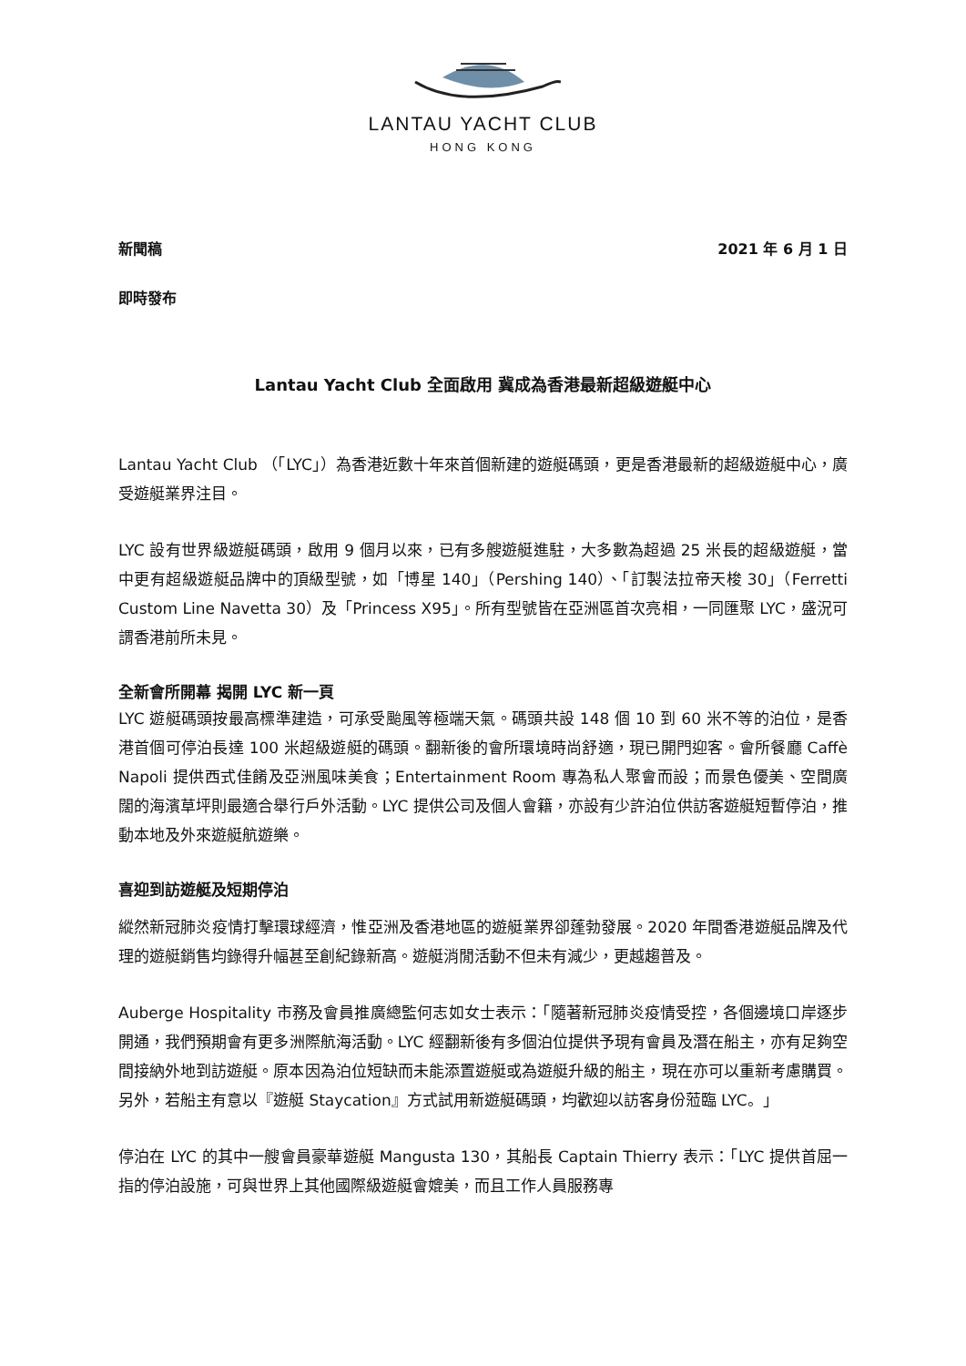LANTAU YACHT CLUB
HONG KONG
新聞稿 2021 年 6 月 1 日
即時發布
Lantau Yacht Club 全面啟用 冀成為香港最新超級遊艇中心
Lantau Yacht Club （「LYC」）為香港近數十年來首個新建的遊艇碼頭，更是香港最新的超級遊艇中心，廣受遊艇業界注目。
LYC 設有世界級遊艇碼頭，啟用 9 個月以來，已有多艘遊艇進駐，大多數為超過 25 米長的超級遊艇，當中更有超級遊艇品牌中的頂級型號，如「博星 140」（Pershing 140）、「訂製法拉帝天梭 30」（Ferretti Custom Line Navetta 30）及「Princess X95」。所有型號皆在亞洲區首次亮相，一同匯聚 LYC，盛況可謂香港前所未見。
全新會所開幕 揭開 LYC 新一頁
LYC 遊艇碼頭按最高標準建造，可承受颱風等極端天氣。碼頭共設 148 個 10 到 60 米不等的泊位，是香港首個可停泊長達 100 米超級遊艇的碼頭。翻新後的會所環境時尚舒適，現已開門迎客。會所餐廳 Caffè Napoli 提供西式佳餚及亞洲風味美食；Entertainment Room 專為私人聚會而設；而景色優美、空間廣闊的海濱草坪則最適合舉行戶外活動。LYC 提供公司及個人會籍，亦設有少許泊位供訪客遊艇短暫停泊，推動本地及外來遊艇航遊樂。
喜迎到訪遊艇及短期停泊
縱然新冠肺炎疫情打擊環球經濟，惟亞洲及香港地區的遊艇業界卻蓬勃發展。2020 年間香港遊艇品牌及代理的遊艇銷售均錄得升幅甚至創紀錄新高。遊艇消閒活動不但未有減少，更越趨普及。
Auberge Hospitality 市務及會員推廣總監何志如女士表示：「隨著新冠肺炎疫情受控，各個邊境口岸逐步開通，我們預期會有更多洲際航海活動。LYC 經翻新後有多個泊位提供予現有會員及潛在船主，亦有足夠空間接納外地到訪遊艇。原本因為泊位短缺而未能添置遊艇或為遊艇升級的船主，現在亦可以重新考慮購買。另外，若船主有意以『遊艇 Staycation』方式試用新遊艇碼頭，均歡迎以訪客身份蒞臨 LYC。」
停泊在 LYC 的其中一艘會員豪華遊艇 Mangusta 130，其船長 Captain Thierry 表示：「LYC 提供首屈一指的停泊設施，可與世界上其他國際級遊艇會媲美，而且工作人員服務專